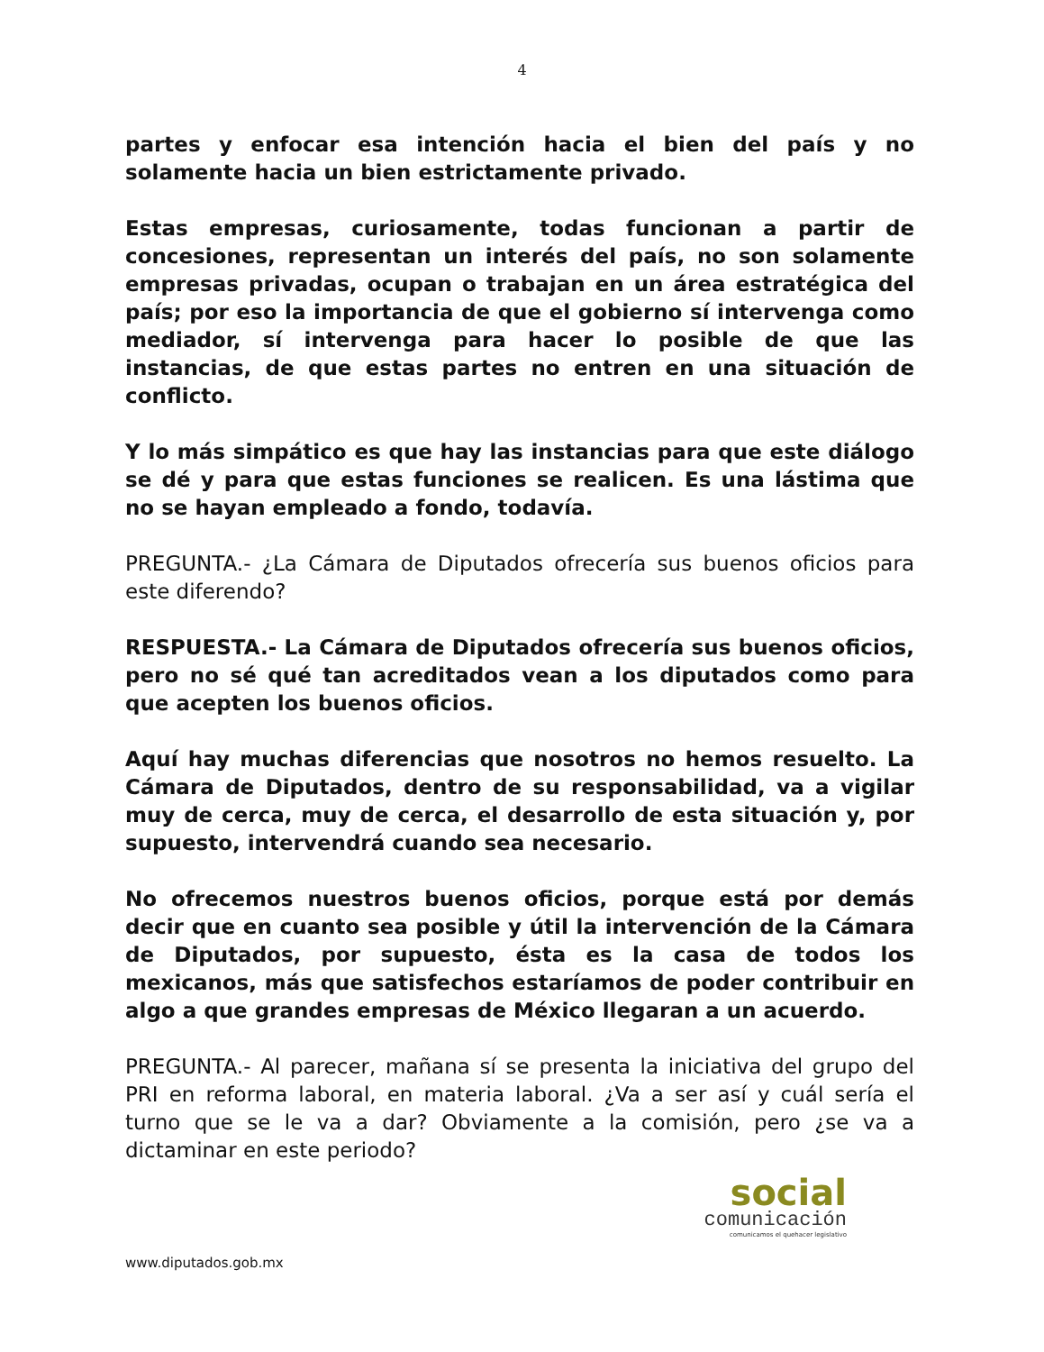4
partes y enfocar esa intención hacia el bien del país y no solamente hacia un bien estrictamente privado.
Estas empresas, curiosamente, todas funcionan a partir de concesiones, representan un interés del país, no son solamente empresas privadas, ocupan o trabajan en un área estratégica del país; por eso la importancia de que el gobierno sí intervenga como mediador, sí intervenga para hacer lo posible de que las instancias, de que estas partes no entren en una situación de conflicto.
Y lo más simpático es que hay las instancias para que este diálogo se dé y para que estas funciones se realicen. Es una lástima que no se hayan empleado a fondo, todavía.
PREGUNTA.- ¿La Cámara de Diputados ofrecería sus buenos oficios para este diferendo?
RESPUESTA.- La Cámara de Diputados ofrecería sus buenos oficios, pero no sé qué tan acreditados vean a los diputados como para que acepten los buenos oficios.
Aquí hay muchas diferencias que nosotros no hemos resuelto. La Cámara de Diputados, dentro de su responsabilidad, va a vigilar muy de cerca, muy de cerca, el desarrollo de esta situación y, por supuesto, intervendrá cuando sea necesario.
No ofrecemos nuestros buenos oficios, porque está por demás decir que en cuanto sea posible y útil la intervención de la Cámara de Diputados, por supuesto, ésta es la casa de todos los mexicanos, más que satisfechos estaríamos de poder contribuir en algo a que grandes empresas de México llegaran a un acuerdo.
PREGUNTA.- Al parecer, mañana sí se presenta la iniciativa del grupo del PRI en reforma laboral, en materia laboral. ¿Va a ser así y cuál sería el turno que se le va a dar? Obviamente a la comisión, pero ¿se va a dictaminar en este periodo?
social
comunicación
comunicamos el quehacer legislativo
www.diputados.gob.mx